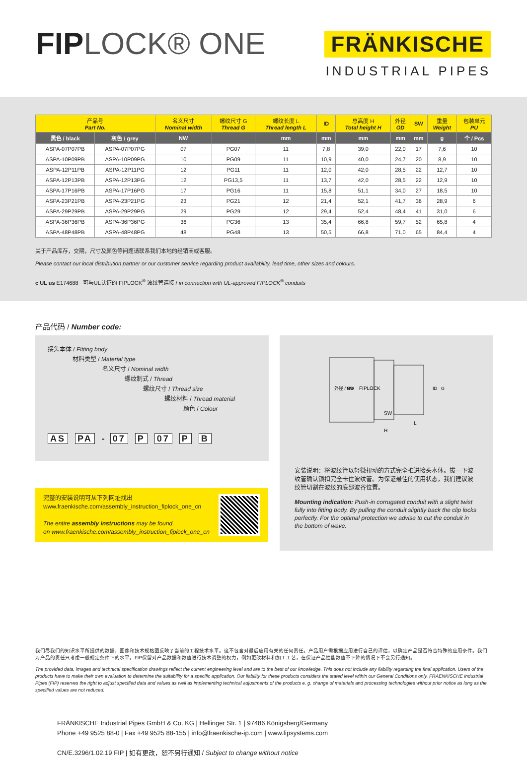FIPLOCK® ONE
FRÄNKISCHE
INDUSTRIAL PIPES
| 产品号 Part No. | | 名义尺寸 Nominal width | 螺纹尺寸 G Thread G | 螺纹长度 L Thread length L | ID | 总高度 H Total height H | 外径 OD | SW | 重量 Weight | 包装单元 PU |
| --- | --- | --- | --- | --- | --- | --- | --- | --- | --- | --- |
| 黑色 / black | 灰色 / grey | NW | | mm | mm | mm | mm | mm | g | 个 / Pcs |
| ASPA-07P07PB | ASPA-07P07PG | 07 | PG07 | 11 | 7,8 | 39,0 | 22,0 | 17 | 7,6 | 10 |
| ASPA-10P09PB | ASPA-10P09PG | 10 | PG09 | 11 | 10,9 | 40,0 | 24,7 | 20 | 8,9 | 10 |
| ASPA-12P11PB | ASPA-12P11PG | 12 | PG11 | 11 | 12,0 | 42,0 | 28,5 | 22 | 12,7 | 10 |
| ASPA-12P13PB | ASPA-12P13PG | 12 | PG13,5 | 11 | 13,7 | 42,0 | 28,5 | 22 | 12,9 | 10 |
| ASPA-17P16PB | ASPA-17P16PG | 17 | PG16 | 11 | 15,8 | 51,1 | 34,0 | 27 | 18,5 | 10 |
| ASPA-23P21PB | ASPA-23P21PG | 23 | PG21 | 12 | 21,4 | 52,1 | 41,7 | 36 | 28,9 | 6 |
| ASPA-29P29PB | ASPA-29P29PG | 29 | PG29 | 12 | 29,4 | 52,4 | 48,4 | 41 | 31,0 | 6 |
| ASPA-36P36PB | ASPA-36P36PG | 36 | PG36 | 13 | 35,4 | 66,8 | 59,7 | 52 | 65,8 | 4 |
| ASPA-48P48PB | ASPA-48P48PG | 48 | PG48 | 13 | 50,5 | 66,8 | 71,0 | 65 | 84,4 | 4 |
关于产品库存，交期，尺寸及颜色等问题请联系我们本地的经销商或客服。
Please contact our local distribution partner or our customer service regarding product availability, lead time, other sizes and colours.
c UL us E174688 可与UL认证的 FIPLOCK<sup>®</sup> 波纹管连接 / in connection with UL-approved FIPLOCK<sup>®</sup> conduits
产品代码 / Number code:
接头本体 / Fitting body
材料类型 / Material type
名义尺寸 / Nominal width
螺纹制式 / Thread
螺纹尺寸 / Thread size
螺纹材料 / Thread material
颜色 / Colour
AS PA - 07 P 07 P B
完整的安装说明可从下列网址找出
www.fraenkische.com/assembly_instruction_fiplock_one_cn
The entire assembly instructions may be found
on www.fraenkische.com/assembly_instruction_fiplock_one_cn
SW
L
H
FIPLOCK
外径 / OD
NW
ID
G
安装说明：将波纹管以轻微扭动的方式完全推进接头本体。拔一下波纹管确认锁扣完全卡住波纹管。为保证最佳的使用状态，我们建议波纹管切割在波纹的底部波谷位置。
Mounting indication: Push-in corrugated conduit with a slight twist fully into fitting body. By pulling the conduit slightly back the clip locks perfectly. For the optimal protection we advise to cut the conduit in the bottom of wave.
我们尽我们的知识水平所提供的数据，图像和技术规格图反映了当前的工程技术水平。这不包含对最后应用有关的任何责任。产品用户需根据应用进行自己的评估，以确定产品是否符合特殊的应用条件。我们对产品的责任只考虑一般规定条件下的水平。FIP保留对产品数据和数值进行技术调整的权力，例如更改材料和加工工艺，在保证产品性能数值不下降的情况下不会另行通知。
The provided data, images and technical specification drawings reflect the current engineering level and are to the best of our knowledge. This does not include any liability regarding the final application. Users of the products have to make their own evaluation to determine the suitability for a specific application. Our liability for these products considers the stated level within our General Conditions only. FRAENKISCHE Industrial Pipes (FIP) reserves the right to adjust specified data and values as well as implementing technical adjustments of the products e. g. change of materials and processing technologies without prior notice as long as the specified values are not reduced.
FRÄNKISCHE Industrial Pipes GmbH & Co. KG | Hellinger Str. 1 | 97486 Königsberg/Germany
Phone +49 9525 88-0 | Fax +49 9525 88-155 | info@fraenkische-ip.com | www.fipsystems.com
CN/E.3296/1.02.19 FIP | 如有更改，恕不另行通知 / Subject to change without notice